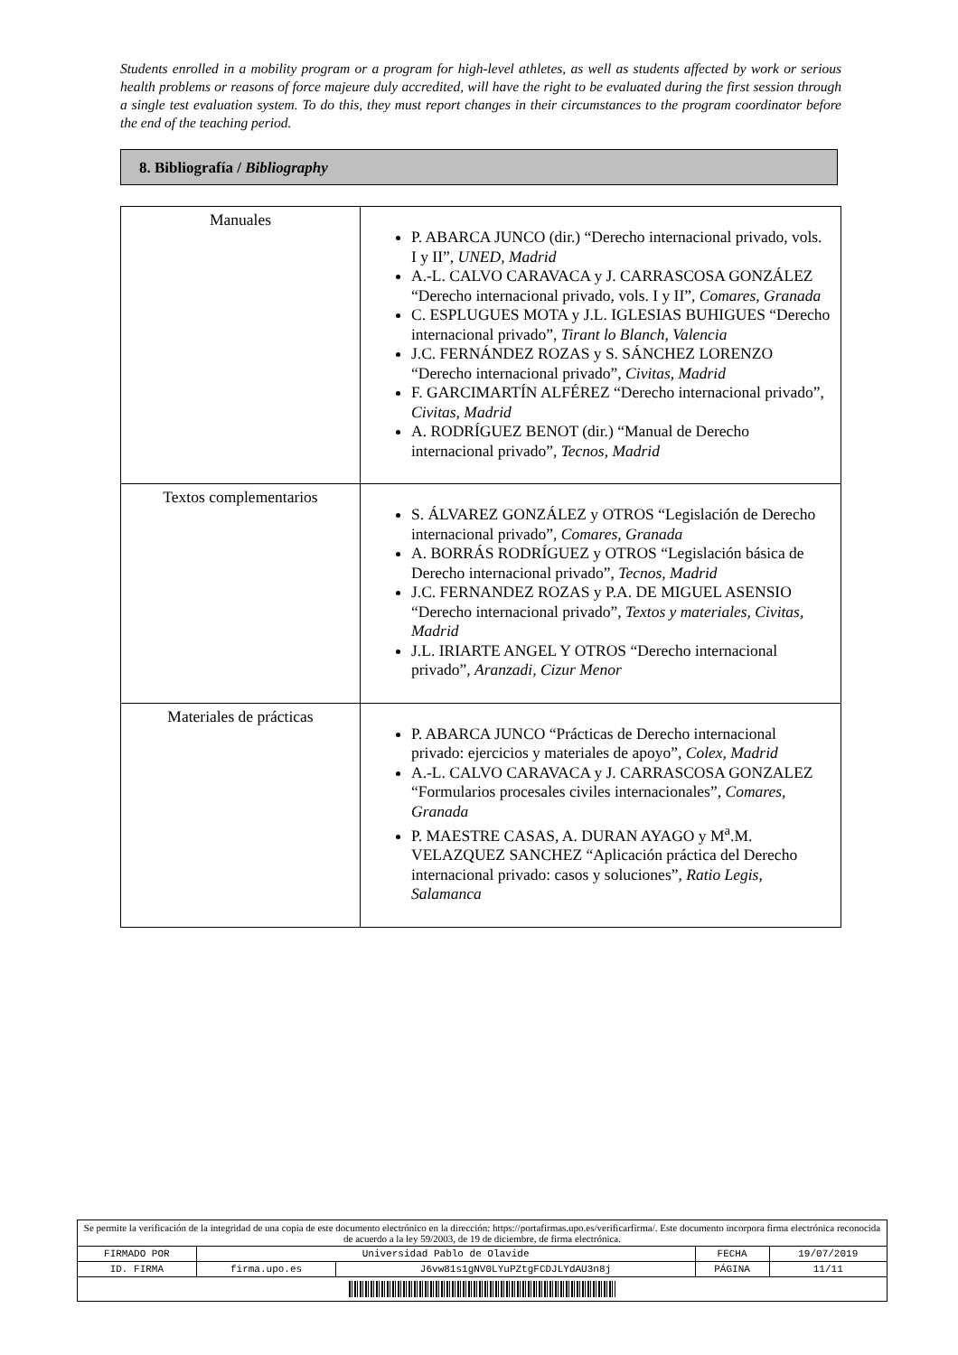Students enrolled in a mobility program or a program for high-level athletes, as well as students affected by work or serious health problems or reasons of force majeure duly accredited, will have the right to be evaluated during the first session through a single test evaluation system. To do this, they must report changes in their circumstances to the program coordinator before the end of the teaching period.
8. Bibliografía / Bibliography
| Manuales | P. ABARCA JUNCO (dir.) “Derecho internacional privado, vols. I y II”, UNED, Madrid A.-L. CALVO CARAVACA y J. CARRASCOSA GONZÁLEZ “Derecho internacional privado, vols. I y II”, Comares, Granada C. ESPLUGUES MOTA y J.L. IGLESIAS BUHIGUES “Derecho internacional privado”, Tirant lo Blanch, Valencia J.C. FERNÁNDEZ ROZAS y S. SÁNCHEZ LORENZO “Derecho internacional privado”, Civitas, Madrid F. GARCIMARTÍN ALFÉREZ “Derecho internacional privado”, Civitas, Madrid A. RODRÍGUEZ BENOT (dir.) “Manual de Derecho internacional privado”, Tecnos, Madrid |
| Textos complementarios | S. ÁLVAREZ GONZÁLEZ y OTROS “Legislación de Derecho internacional privado”, Comares, Granada A. BORRÁS RODRÍGUEZ y OTROS “Legislación básica de Derecho internacional privado”, Tecnos, Madrid J.C. FERNANDEZ ROZAS y P.A. DE MIGUEL ASENSIO “Derecho internacional privado”, Textos y materiales, Civitas, Madrid J.L. IRIARTE ANGEL Y OTROS “Derecho internacional privado”, Aranzadi, Cizur Menor |
| Materiales de prácticas | P. ABARCA JUNCO “Prácticas de Derecho internacional privado: ejercicios y materiales de apoyo”, Colex, Madrid A.-L. CALVO CARAVACA y J. CARRASCOSA GONZALEZ “Formularios procesales civiles internacionales”, Comares, Granada P. MAESTRE CASAS, A. DURAN AYAGO y M<sup>a</sup>.M. VELAZQUEZ SANCHEZ “Aplicación práctica del Derecho internacional privado: casos y soluciones”, Ratio Legis, Salamanca |
| Se permite la verificación de la integridad de una copia de este documento electrónico en la dirección: https://portafirmas.upo.es/verificarfirma/. Este documento incorpora firma electrónica reconocida de acuerdo a la ley 59/2003, de 19 de diciembre, de firma electrónica. | | | | |
| FIRMADO POR | Universidad Pablo de Olavide | | FECHA | 19/07/2019 |
| ID. FIRMA | firma.upo.es | J6vw81s1gNV0LYuPZtgFCDJLYdAU3n8j | PÁGINA | 11/11 |